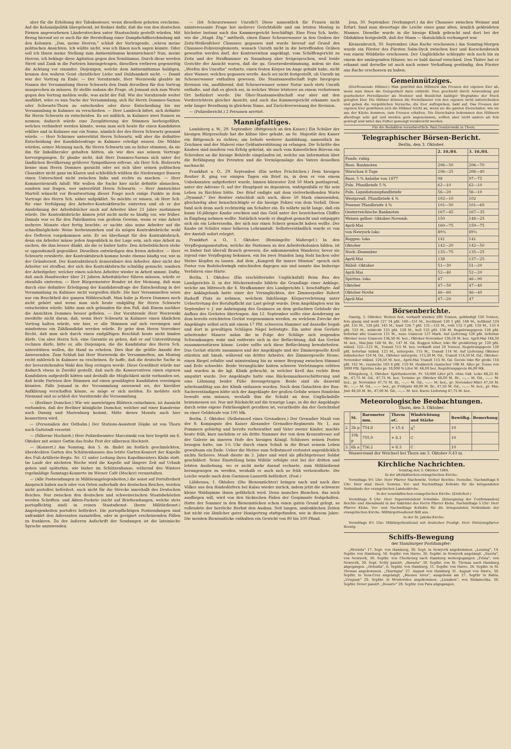aber für die Erhöhung der Tabakssteuer, wenn dieselben geboten erscheine. Auf die Kolonialpolitik übergehend, ist Redner dafür, daß die von den deutschen Firmen angeworbenen Länderstrecken unter Staatsschutz gestellt würden. Mit Bezug hierauf sei er auch für die Herstellung einer Dampfschiffsverbindung mit den Kolonien. „Das, meine Herren,“ schloß der Vortragende, „wären meine politischen Ansichten. Ich wüßte nicht, was ich Ihnen noch sagen könnte. Oder soll ich Ihnen meine Stellung zum Antisemitismus kennzeichnen? Nun, meine Herren, ich beklage diese Agitation gegen den Semitismus. Durch diese werden Streit und Zank in die Parteien hineingetragen, dieselben verlieren gegenseitig die Achtung vor einander. Diejenigen, welche dem Antisemitismus huldigen, kennen den wahren Geist christlicher Liebe und Duldsamkeit nicht. — Damit war der Vortrag zu Ende. — Der Vorsitzende, Herr Worzewski glaubte im Namen der Versammlung Herrn Schwartz den Dank derselben für den Vortrag aussprechen zu müssen. Er stellte sodann die Frage, ob Jemand sich zum Worte gegen den Vortrag melden wolle, was nicht der Fall. Wie der Vorsitzende weiter ausführt, wäre es nun Sache der Versammlung, sich für Herrn Dommes-Sarnau oder Schwartz-Thorn zu entscheiden oder diese Entscheidung bis zur Versammlung in Kulmsee zu verschieben. — Herr Lambeck bittet, sich definitiv für Herrn Schwartz zu entscheiden. Es sei mißlich, in Kulmsee zwei Namen zu nennen; dadurch würde eine Zersplitterung der Stimmen herbeigeführt, welches verhindert werden könnte, wenn man sich heute für einen Kandidaten erkläre und in Kulmsee nur ein Name, nämlich der des Herrn Schwartz genannt würde. — Herr Schirmer unterstützt Herrn Schwartz, will aber die definitive Entscheidung der Kandidatenfrage in Kulmsee erledigt wissen. Die Wähler würden, seiner Meinung nach, für Herrn Schwartz um so lieber stimmen, da sie ihn für linksliberaler gehalten hätten, als wie dies aus seinem Vortrage hervorgegangen. Er glaube nicht, daß Herr Dommes-Sarnau sich unter der ländlichen Bevölkerung größerer Sympathieen erfreue, als Herr Sch. Bielerorts kenne man Herrn Dommes garnicht oder sei sich über seinen politischen Charakter nicht ganz im Klaren und schließlich wüßten die Niederunger Bauern einen Unterschied nicht zwischen links und rechts zu machen. — Herr Kommerzienrath Adolf: Wir wollen die Sache hier nicht definitiv abmachen, sondern nur fragen, wer unterstützt Herrn Schwartz. — Herr Amtsrichter Martell wünscht vor Beantwortung dieser Frage noch einige Punkte in dem Vortrage des Herrn Sch. näher aufgeklärt. So möchte er wissen, ob Herr Sch. für eine Verfolgung des Arbeiter-Kontraktbruchs eintreten und ob er der Ausdehnung der Arbeitsbücher auch auf Arbeiter über 21 Jahre zustimmen würde. Die Kontraktsbrüche kämen jetzt nicht mehr so häufig vor, wie früher. Damals war es für den Fabrikanten von großem Gewinn, wenn er eine Arbeit mehrere Monate eher fertig brachte; er suchte also seine Arbeiter auf die schnellmöglichste Weise herbeizuziehen und da mögen Kontraktsbrüche wohl des Oefteren vorgekommen sein. Er sei überhaupt für den Kontraktsbruch, denn ein Arbeiter müsse jeden Augenblick in der Lage sein, sich eine Arbeit zu suchen, die ihm besser dünkt, als die er bisher hatte. Den Arbeitsbüchern stehe er oppositionell gegenüber. Dieselben entwürdigen den freien Arbeiter. — Herr Schwartz erwiderte, der Kontraktsbruch komme heute ebenso häufig vor, wie in der Gründerzeit. Der Kontraktsbruch demoralisire den Arbeiter. Aber nicht der Arbeiter sei strafbar, der sich des Kontraktsbruchs schuldig gemacht, sondern der Arbeitgeber, welcher einen solchen Arbeiter wieder in Arbeit nimmt. Dafür, daß auch Handwerker über 21 Jahren Arbeitsbücher führen müssen, würde er ebenfalls eintreten. — Herr Bürgermeister Bender ist der Meinung, daß man durch eine definitive Erledigung der Kandidatenfrage der Entscheidung in der Versammlung zu Kulmsee nicht vorgreifen dürfe. Die hier Versammelten seien nur ein Bruchtheil der ganzen Wählerschaft. Man habe ja Herrn Dommes noch nicht gehört und wenn man sich heute endgültig für Herrn Schwartz entscheiden würde, hätte man sich gebunden für den Fall, daß Einem nachher die Ansichten Dommes besser gefielen. — Der Vorsitzende Herr Worzewski zweifelte nicht daran, daß, wenn Herr Schwartz in Kulmsee einen ähnlichen Vortrag halten würde, wie hier, er alle Stimmen auf sich vereinigen und mindestens ein Zählkandidat werden würde. Er gebe dem Herrn Vorredner Recht, daß man sich durch einen endgültigen Beschluß heute nicht binden dürfe. Um aber Herrn Sch. eine Garantie zu geben, daß er auf Unterstützung rechnen dürfe, bitte er, alle Diejenigen, die die Kandidatur des Herrn Sch. unterstützen wollen, die Hand zu erheben. Dies that die größte Anzahl der Anwesenden. Zum Schluß bat Herr Worzewski die Versammelten, am Montag recht zahlreich in Kulmsee zu erscheinen. Er hoffe, daß die deutsche Sache in der bevorstehenden Wahl den Sieg erringen werde. Diese Gewißheit würde nur dadurch etwas in Zweifel gestellt, daß auch die Konservativen einen eigenen Kandidaten aufgestellt hätten und deshalb die Möglichkeit nicht vorhanden sei, daß beide Parteien ihre Stimmen auf einen gemäßigten Kandidaten vereinigen könnten. Falls Jemand in der Versammlung anwesend sei, der hierüber Aufklärung verschaffen könne, so möge er sich melden. Es meldete sich Niemand und so schloß der Vorsitzende die Versammlung.
— (Berliner Domchor.) Wie wir auswärtigen Blättern entnehmen, ist Aussicht vorhanden, daß der Berliner königliche Domchor, welcher auf einer Kunstreise nach Danzig und Marienburg kommt, Mitte dieses Monats auch hier konzertiren wird.
— (Personalien der Ostbahn.) Der Stations-Assistent Döpke ist von Thorn nach Guttstadt versetzt.
— (Silberne Hochzeit.) Herr Polizeibeamter Marczinski von hier begeht am 6. Oktober mit seiner Gattin das frohe Fest der silbernen Hochzeit.
— (Konzert.) Am Sonntag, den 5. ds. findet im festlich geschmückten, überdeckten Garten des Schützenhauses das letzte Garten-Konzert der Kapelle des Fuß-Artillerie-Regts. Nr. 11 unter Leitung ihres Kapellmeisters Kluhs statt. Im Laufe der nächsten Woche wird die Kapelle auf längere Zeit auf Urlaub gehen und späterhin, wie bisher im Schützenhause, während des Winters regelmäßige Sonntags-Konzerte im Wiener Café (Mocker) veranstalten.
— (Alle Postsendungen in Militärangelegenheiten,) die sonst auf Portofreiheit Anspruch haben nach oder von Orten außerhalb des deutschen Reiches, werden nicht portofrei befördert, auch nicht für die Strecke innerhalb des Deutschen Reiches. Nur zwischen den deutschen und schweizerischen Staatsbehörden werden Schriften- und Akten-Packete (nicht auf Briefsendungen, welche stets portopflichtig sind) in reinen Staatsdienst- (bezw. Militärdienst-) Angelegenheiten portofrei befördert. Die portopflichtigen Postsendungen sind unfrankirt den Adressaten zuzustellen, oder in geeignet erscheinenden Fällen zu frankiren. Zu der äußeren Aufschrift der Sendungen ist die lateinische Sprache anzuwenden.
— (Ist Scheuerwasser Unrath?) Diese namentlich für Frauen nicht uninteressante Frage hat mehrere Gerichtshöfe und am letzten Montag in höchster Instanz auch das Kammergericht beschäftigt. Eine Frau Sch. hatte, wie die „Magd. Ztg.“ mittheilt, einen Eimer Scheuerwasser in den Graben der Zeitz-Weißenfelser Chaussee gegossen und wurde hierauf auf Grund des Chaussee-Polizeireglements, wonach Unrath nicht in die betreffenden Gräben geworfen werden darf, der Kontravention angeklagt, vom Schöffengericht zu Zeitz und der Strafkammer zu Naumburg aber freigesprochen, weil beide Gerichte der Ansicht waren, daß die qu. Gesetzesbestimmung, indem sie das „Werfen des Unraths“ verbiete, einen festen Körper im Auge gehabt habe, nicht aber Wasser, welches gegossen werde. Auch sei nicht festgestellt, ob Unrath im Scheuerwasser enthalten gewesen. Die Staatsanwaltschaft legte hiergegen Revision ein, ausführend, daß Scheuerwasser seiner Natur nach stets Unrath enthalte, und daß es gleich sei, in welcher Weise letzterer an einem verbotenen Ort befördert werde. Die Ober-Staatsanwaltschaft war aber mit den Vorderrichtern gleicher Ansicht, und auch das Kammergericht erkannte nach sehr langer Berathung in gleichem Sinne, auf Zurückverweisung der Revision.
— (Polizeibericht.) 2 Personen arretirt.
Mannigfaltiges.
Landsberg a. W., 29. September. (Bittgesuch an den Kaiser.) Ein Schüler der hiesigen Bürgerschule hat die kühne Idee gehabt, an Se. Majestät den Kaiser ein Bittgesuch zu richten, um behufs weiterer Ausbildung, namentlich im Zeichnen und der Malerei eine Geldunterstützung zu erlangen. Die Schritte des Knaben sind insofern von Erfolg gekrönt, als auch vom Kaiserlichen Büreau ein Schreiben an die hiesige Behörde eingelaufen ist, welche um Information über die Befähigung des Petenten und die Vermögenslage des Vaters desselben nachsucht.
Frankfurt a. O., 29. September. (Ein nettes Früchtchen.) Dem hiesigen Rentier R. ging vor einigen Tagen ein Brief zu, in dem er von einem Unbekannten aufgefordert wurde, binnen kürzester Zeit 50 Mark postlagernd, unter der Adresse O. auf der Hauptpost zu deponiren, widrigenfalls er für sein Leben zu fürchten hätte. Der Brief endigte mit dem vielverheißenden Worte „Dynamit.“ Der Rentier entschloß sich auch, diese 50 Mark einzusenden, gleichzeitig aber benachrichtigte er die hiesige Polizei von dem Vorfall. Diese fand sich denn auch rechtzeitig am Schalter ein. Es währte nicht lange, daß ein kaum 16-jähriger Knabe erschien und das Geld unter der bezeichneten Chiffre in Empfang nehmen wollte. Natürlich wurde er dingfest gemacht und entpuppte sich als ein Lehrerssohn, der sich nur einen Scherz gemacht haben wollte. Der Knabe ist Schüler einer höheren Lehranstalt. Selbstverständlich wurde er von der Anstalt sofort relegirt.
Frankfurt a. O., 1. Oktober. (Bemängelte Maßregel.) In den Verpflegungsanstalten, welche die Stationen zu den Arbeiterkolonien bilden, ist es bisher fast überall Brauch gewesen, die ankommenden Wanderer, bevor sie irgend eine Verpflegung bekamen, ein bis zwei Stunden lang Holz hacken oder Steine klopfen zu lassen. Auf dem „Kongreß für innere Mission“ sprach sich Pastor von Bodelschwingh entschieden dagegen aus und nannte das bisherige Verfahren eine Härte.
Berlin, 1. Oktober. (Ein erschütternder Unglücksfall) Beim Bau des Landgerichts II. in der Möckernstraße bildete die Grundlage einer Anklage, welche am Mittwoch die 4. Strafkammer des Landgerichts I. beschäftigte. Auf der Anklagebank hatte einer der Verunglückten, der Zimmerpolier Robert Rudorff Platz zu nehmen, welchem fahrlässige Körperverletzung unter Uebertretung der Berufspflicht zur Last gelegt wurde. Dem Angeklagten war im September v. J. zur Anbringung des Gesimses an dem gedachten Gebäude der Aufbau des Gerüstes übertragen. Am 12. September sollte eine Aenderung an dem bereits errichteten Gerüst vorgenommen werden, zu welchem Zwecke der Angeklagte selbst sich mit einem 17 Pfd. schweren Hammer auf dasselbe begab und dort in gewaltigen Schlägen Nägel befestigte. Ein unter dem Gerüste arbeitender Maurer nahm die in Folge der Schläge sich zeigenden Schwankungen wahr und entfernte sich in der Befürchtung, daß das Gerüst zusammenstürzen könne. Leider sollte sich diese Befürchtung bewahrheiten. Das Gerüst stürzte zusammen und der Angeklagte und der Zimmergeselle Krell stürzten mit hinab, während ein dritter Arbeiter, der Zimmergeselle Hesse, einen Riegel erfaßte und minutenlang bis zu seiner Bergung zwischen Himmel und Erde schwebte. Beide Verunglückte hatten schwere Verletzungen erlitten und wurden in die kgl. Klinik gebracht, in welcher Krell das rechte Bein amputirt wurde. Der Angeklagte hatte eine Rückenmarkserschütterung und eine Lähmung beider Füße davongetragen. Beide sind als dauernd arbeitsunfähig aus der Klinik entlassen worden. Nach dem Gutachten der Bau-Sachverständigen hätte sich der Angeklagte der großen Gefahr seines Handelns bewußt sein müssen, weshalb ihm die Schuld an dem Unglücksfalle beizumessen sei. Nur mit Rücksicht auf die traurige Lage, in die der Angeklagte durch seine eigene Fahrlässigkeit gerathen ist, verurtheilte ihn der Gerichtshof zu einer Geldstrafe von 100 Mk.
Berlin, 2. Oktober. (Selbstmord eines Grenadiers.) Der Grenadier Maaß von der 8. Kompagnie des Kaiser Alexander Grenadier-Regiments Nr. 1, aus Pommern gebürtig und bereits verheirathet und Vater zweier Kinder, machte heute früh, kurz nachdem er als dritte Nummer der von dem Kronentresor auf der Galerie im inneren Hofe des hiesigen Königl. Schlosses seinen Posten bezogen hatte, um 5¼ Uhr durch einen Schuß in die Brust seinem Leben gewaltsam ein Ende. Ueber die Motive zum Selbstmord verlautet augenblicklich nichts Sicheres. Maaß diente im 2. Jahre und wird als pflichtgetreuer Soldat geschildert. Seine Einstellung beim Militär erfolgte erst bei der dritten und letzten Aushebung, wo er nicht mehr darauf rechnete, zum Militärdienst herangezogen zu werden, weshalb er auch sich so früh verheirathete. Die Leiche wurde nach dem Garnison-Lazareth befördert. (Post.)
Lübbenau, 1. Oktober. (Die Bienenzüchter) bringen nach und nach ihre Völker aus den Haidedörfern bei Kalau wieder zurück, indem jetzt die schwarze kleine Waldspinne ihnen gefährlich wird. Denn manches Bienchen, das noch ausfliegen will, wird von den tückischen Fäden der Gespinnste festgehalten. Hatte der Sommer in den Bienenstöcken schon einen guten Grund gelegt, so vollendete der herrliche Herbst den Ausbau. Seit langen, undenklichen Zeiten hat nicht ein ähnlicher guter Honigertrag stattgefunden, wie in diesem Jahre. Die meisten Bienenstöcke enthalten ein Gewicht von 80 bis 100 Pfund.
Jena, 30. September. (Verhungert.) An der Chaussee zwischen Weimar und Erfurt, fand man diesertage die Leiche eines ganz alten, ärmlich gekleideten Mannes. Dieselbe wurde in die hiesige Klinik gebracht und dort bei der Obduktion festgestellt, daß der Mann — thatsächlich verhungert war.
Kleinenbroich, 30. September. (Aus Rache erschossen.) Am Sonntag-Morgen wurde ein Förster des Fürsten Salm-Dyck zwischen hier und Korschenbroich von einem Wilddiebe erschossen. Der Unglückliche schleppte sich noch bis zu einem der umliegenden Häuser, wo er bald darauf verschied. Den Thäter hat er erkannt und derselbe ist auch nach seiner Verhaftung geständig, den Förster aus Rache erschossen zu haben.
Gemeinnütziges.
(Eierfressende Hühner.) Man gewöhnt den Hühnern das Fressen der eigenen Eier ab, wenn man ihnen die Gelegenheit dazu entzieht. Dies geschieht durch Anwendung gut gearbeiteter Porzellaneier als Nesteier und thunlichst baldiger Wegnahme der frisch gelegten Eier. Die Hühner können die Porzellaneier von den eigenen nicht unterscheiden und geben die vergeblichen Versuche, die Eier aufzupicken, bald auf. Das Fressen der eigenen Eier gewöhnen sich die Hühner leicht an, wenn sie die ganzen Eierschalen, wie sie aus der Küche kommen, zum Fressen erhalten. Die Eierschalen bekommen den Hühnern allerdings sehr gut und werden gern angenommen, sollten aber nicht anders als fein gewiegt und unter das Futter gemengt verabreicht werden.
Für die Redaktion verantwortlich: Paul Dombrowski in Thorn.
Telegraphischer Börsen-Bericht.
Berlin, den 3. Oktober.
| | 2. 10./84. | 3. 10./84. |
| --- | --- | --- |
| Fonds: ruhig. | | |
| Russ. Banknoten | 206—50 | 206—70 |
| Warschau 8 Tage | 206—25 | 206—40 |
| Russ. 5 % Anleihe von 1877 | 98 | 97—75 |
| Poln. Pfandbriefe 5 % | 62—10 | 62—10 |
| Poln. Liquidationspfandbriefe | 56—20 | 56—10 |
| Westpreuß. Pfandbriefe 4 % | 102—10 | 102 |
| Posener Pfandbriefe 4 % | 101—50 | 101—60 |
| Oesterreichische Banknoten | 167—45 | 167—35 |
| Weizen gelber: Oktober-Novemb. | 150 | 148—25 |
| April-Mai | 160—75 | 159—75 |
| von Newyork loko | 89½ | 89½ |
| Roggen: loko | 141 | 141 |
| Oktober | 142—20 | 142—50 |
| Novb.-Dezember | 135—75 | 135—25 |
| April-Mai | 138 | 137—25 |
| Rüböl: Oktober | 51—30 | 51—20 |
| April-Mai | 52—40 | 52—20 |
| Spiritus: loko | 47 | 46—90 |
| Oktober | 47—50 | 47—40 |
| Oktober-Novbr. | 46—60 | 46—40 |
| April-Mai | 47—20 | 47 |
Börsenberichte.
Danzig, 2. Oktober. Weizen fest, verkauft wurden 200 Tonnen, gekündigt 150 Tonnen, fein glasig und weiß 127 34 pfd. 140—151 M., hochbunt 130 1 pfd. 148 M., hellbunt 124 pfd. 135 M., 128 pfd. 143 M., bunt 126 7 pfd. 131—132 M., roth 132 3 pfd. 129 M., 133 4 pfd. 133 M., mildroth 125 pfd. 128 M., hell 125 pfd. 138 M. Regulirungspreis 126 pfd. lieferbar alte Usancen 131 M., neue Usancen 137 Mark. Auf Lieferung 126 pfd. lieferbar Oktober neue Usancen 136,50 M. bez., Oktober-November 136,50 M. bez. April-Mai 146,50 M. bez., Mai-Juni 148 M. Br., 147 M. Gd. Roggen höher, loko für grobkörnig pr. 120 pfd. inländ. 122—123 M., Transit 115 M. bez. verkauft sind 20 Tonnen. Regulirungspreis 120 pfd. lieferbar inländ. 123 M., unterpoln. 115 M., Transit 114 M. Auf Lieferung Oktober inländischer 124 M. Gd., Oktober unterpoln. 115,50 M. Gd., Transit 114,50 M. Gd., Oktober-November inländ. 120,50 M. bez., April-Mai Transit 115 M. Gd. Gerste loko für große 116 pfd. 142 M., russische 103 4 pfd. 110 M. Hedderich russischer 108 M. Alles pr. Tonne von 2000 Pfd. Spiritus loko pr. 10,000 % Liter M. 46,00 bez. Regulirungspreis 46,00 Mk.
Königsberg, 2. Oktober. Spiritusbericht. Pr. 10,000 Liter pCt. ohne Faß. Loko 48,25 M. Br., 47,75 M. Gd., 47,75 M. bez. Termine pr. Oktober 48,00 M. Br., —,— M. Gd., —,— M. bez., pr. November 47,75 M. Br., —,— M. Gd., —,— M. bez., pr. November-März 47,50 M. Br., —,— M. Gd., —,— bez., pr. Frühjahr 48,00 M. Br., 47,50 M. Gd., —,— M. bez., pr. Mai-Juni 48,50 M. Br., 47,00 M. Gd., —,— M. bez. Kurze Lieferung 47,75 M. bez.
Meteorologische Beobachtungen.
Thorn, den 3. Oktober.
| | St. | Barometer mm. | Therm oC. | Windrichtung und Stärke | Bewölkg. | Bemerkung |
| --- | --- | --- | --- | --- | --- | --- |
| 2. | 2h p | 754.8 | + 15.4 | S<sup>1</sup> | 10 | |
| | 10h p | 755.9 | + 8.1 | C | 10 | |
| 3. | 6h a | 756.2 | + 8.3 | C | 10 | |
Wasserstand der Weichsel bei Thorn am 3. Oktober 0,43 m.
Kirchliche Nachrichten.
Sonntag den 5. Oktober 1884.
In der altstädtischen-evangelischen Kirche:
Vormittags 9½ Uhr: Herr Pfarrer Stachowitz. Vorher Beichte: Derselbe. Nachmittags 6 Uhr: Herr stud. theol. Semrau. Vor- und Nachmittags Kollekte für die bringendsten Nothstände der evangelischen Landeskirche.
In der neustädtischen-evangelischen Kirche: (Erntefest.)
Vormittags 9 Uhr: Herr Superintendent Schnibbe. [Einsegnung der Confirmanden] Beichte und Abendmahl in der Sakristei des Herrn Pfarrer Klebs. Nachmittags 5 Uhr: Herr Pfarrer Klebs. Vor- und Nachmittags Kollekte für die bringendsten Nothstände der evangelischen Kirche. Militärgottesdienst fällt aus.
In der St. Jakobs-Kirche:
Vormittags 8½ Uhr: Militärgottesdienst mit deutscher Predigt. Herr Divisionspfarrer Boenig.
Schiffs-Bewegung
der Hamburger Postdampfer:
„Moravia“ 17. Sept. von Hamburg, 30. Sept. in Newyork angekommen. „Lessing“, 14. Septbr. von Hamburg, 16. Septbr. von Havre, 26. Septbr. in Newyork angelangt. „Suevia“, von Newyork, 30. Septbr. von Cherbourg nach Hamburg weitergegangen „Frisia“, von Newyork, 30. Sept. Scilly passirt. „Bavaria“ 30. Septbr. von St. Thomas nach Hamburg abgegangen. „Holsatia“, 6. Septbr. von Hamburg, 11. Septbr. von Havre, 26. Septbr. in St. Thomas angekommen. „Thuringia“ 27. August von Hamburg 31. August von Havre, 30. Septbr. in Vera-Cruz angelangt. „Buenos Aires“, ausgehend am 27. Septbr in Bahia. „Uruguay“ 29. Septbr. in Montevideo angekommen. „Lissabon“, von Südamerika, 30. Septbr. Dover passirt. „Rosario“ 29. Septbr. von Para abgegangen.